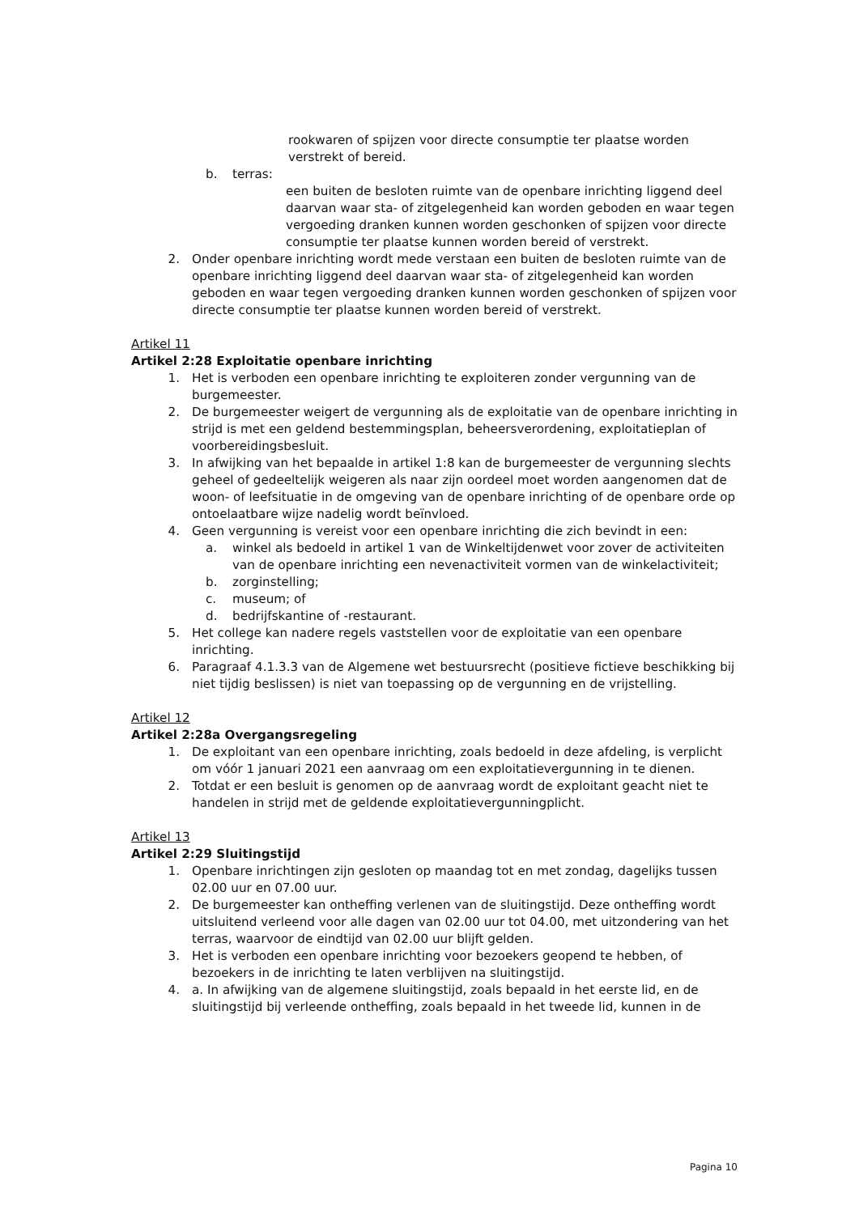rookwaren of spijzen voor directe consumptie ter plaatse worden verstrekt of bereid.
b. terras:
een buiten de besloten ruimte van de openbare inrichting liggend deel daarvan waar sta- of zitgelegenheid kan worden geboden en waar tegen vergoeding dranken kunnen worden geschonken of spijzen voor directe consumptie ter plaatse kunnen worden bereid of verstrekt.
2. Onder openbare inrichting wordt mede verstaan een buiten de besloten ruimte van de openbare inrichting liggend deel daarvan waar sta- of zitgelegenheid kan worden geboden en waar tegen vergoeding dranken kunnen worden geschonken of spijzen voor directe consumptie ter plaatse kunnen worden bereid of verstrekt.
Artikel 11
Artikel 2:28 Exploitatie openbare inrichting
1. Het is verboden een openbare inrichting te exploiteren zonder vergunning van de burgemeester.
2. De burgemeester weigert de vergunning als de exploitatie van de openbare inrichting in strijd is met een geldend bestemmingsplan, beheersverordening, exploitatieplan of voorbereidingsbesluit.
3. In afwijking van het bepaalde in artikel 1:8 kan de burgemeester de vergunning slechts geheel of gedeeltelijk weigeren als naar zijn oordeel moet worden aangenomen dat de woon- of leefsituatie in de omgeving van de openbare inrichting of de openbare orde op ontoelaatbare wijze nadelig wordt beïnvloed.
4. Geen vergunning is vereist voor een openbare inrichting die zich bevindt in een:
a. winkel als bedoeld in artikel 1 van de Winkeltijdenwet voor zover de activiteiten van de openbare inrichting een nevenactiviteit vormen van de winkelactiviteit;
b. zorginstelling;
c. museum; of
d. bedrijfskantine of -restaurant.
5. Het college kan nadere regels vaststellen voor de exploitatie van een openbare inrichting.
6. Paragraaf 4.1.3.3 van de Algemene wet bestuursrecht (positieve fictieve beschikking bij niet tijdig beslissen) is niet van toepassing op de vergunning en de vrijstelling.
Artikel 12
Artikel 2:28a Overgangsregeling
1. De exploitant van een openbare inrichting, zoals bedoeld in deze afdeling, is verplicht om vóór 1 januari 2021 een aanvraag om een exploitatievergunning in te dienen.
2. Totdat er een besluit is genomen op de aanvraag wordt de exploitant geacht niet te handelen in strijd met de geldende exploitatievergunningplicht.
Artikel 13
Artikel 2:29 Sluitingstijd
1. Openbare inrichtingen zijn gesloten op maandag tot en met zondag, dagelijks tussen 02.00 uur en 07.00 uur.
2. De burgemeester kan ontheffing verlenen van de sluitingstijd. Deze ontheffing wordt uitsluitend verleend voor alle dagen van 02.00 uur tot 04.00, met uitzondering van het terras, waarvoor de eindtijd van 02.00 uur blijft gelden.
3. Het is verboden een openbare inrichting voor bezoekers geopend te hebben, of bezoekers in de inrichting te laten verblijven na sluitingstijd.
4. a. In afwijking van de algemene sluitingstijd, zoals bepaald in het eerste lid, en de sluitingstijd bij verleende ontheffing, zoals bepaald in het tweede lid, kunnen in de
Pagina 10